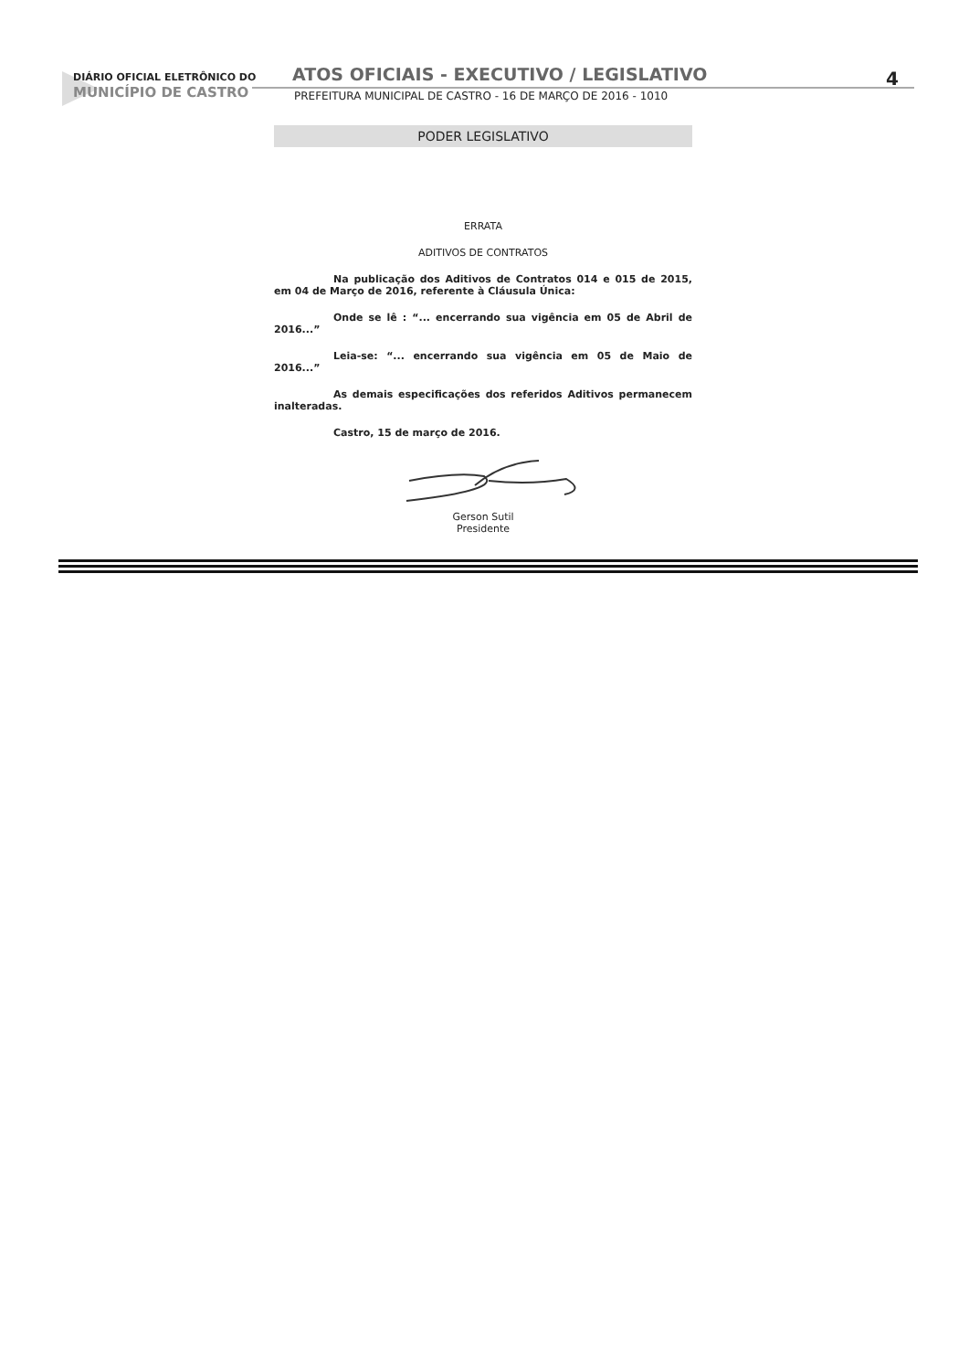DIÁRIO OFICIAL ELETRÔNICO DO
MUNICÍPIO DE CASTRO
ATOS OFICIAIS - EXECUTIVO / LEGISLATIVO
4
PREFEITURA MUNICIPAL DE CASTRO - 16 DE MARÇO DE 2016 - 1010
PODER LEGISLATIVO
ERRATA
ADITIVOS DE CONTRATOS
Na publicação dos Aditivos de Contratos 014 e 015 de 2015, em 04 de Março de 2016, referente à Cláusula Única:
Onde se lê : “... encerrando sua vigência em 05 de Abril de 2016...”
Leia-se: “... encerrando sua vigência em 05 de Maio de 2016...”
As demais especificações dos referidos Aditivos permanecem inalteradas.
Castro, 15 de março de 2016.
Gerson Sutil
Presidente